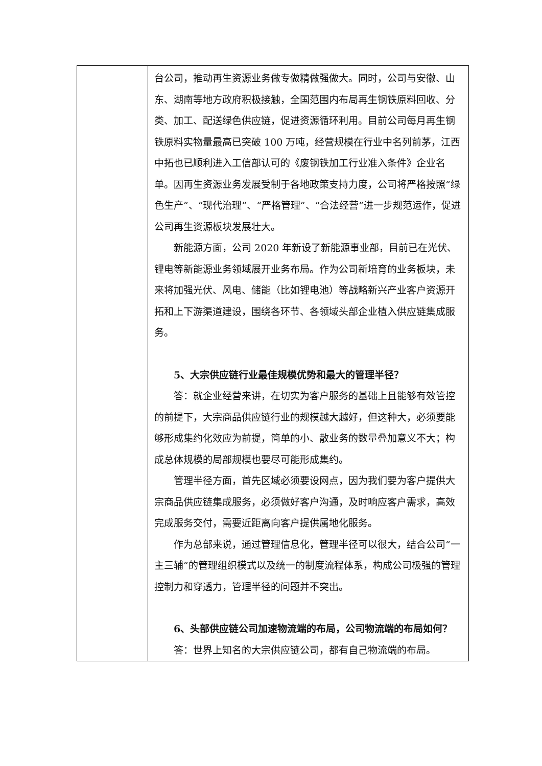| | 台公司，推动再生资源业务做专做精做强做大。同时，公司与安徽、山东、湖南等地方政府积极接触，全国范围内布局再生钢铁原料回收、分类、加工、配送绿色供应链，促进资源循环利用。目前公司每月再生钢铁原料实物量最高已突破 100 万吨，经营规模在行业中名列前茅，江西中拓也已顺利进入工信部认可的《废钢铁加工行业准入条件》企业名单。因再生资源业务发展受制于各地政策支持力度，公司将严格按照“绿色生产”、“现代治理”、“严格管理”、“合法经营”进一步规范运作，促进公司再生资源板块发展壮大。 新能源方面，公司 2020 年新设了新能源事业部，目前已在光伏、锂电等新能源业务领域展开业务布局。作为公司新培育的业务板块，未来将加强光伏、风电、储能（比如锂电池）等战略新兴产业客户资源开拓和上下游渠道建设，围绕各环节、各领域头部企业植入供应链集成服务。 5、大宗供应链行业最佳规模优势和最大的管理半径？ 答：就企业经营来讲，在切实为客户服务的基础上且能够有效管控的前提下，大宗商品供应链行业的规模越大越好，但这种大，必须要能够形成集约化效应为前提，简单的小、散业务的数量叠加意义不大；构成总体规模的局部规模也要尽可能形成集约。 管理半径方面，首先区域必须要设网点，因为我们要为客户提供大宗商品供应链集成服务，必须做好客户沟通，及时响应客户需求，高效完成服务交付，需要近距离向客户提供属地化服务。 作为总部来说，通过管理信息化，管理半径可以很大，结合公司“一主三辅”的管理组织模式以及统一的制度流程体系，构成公司极强的管理控制力和穿透力，管理半径的问题并不突出。 6、头部供应链公司加速物流端的布局，公司物流端的布局如何？ 答：世界上知名的大宗供应链公司，都有自己物流端的布局。 |